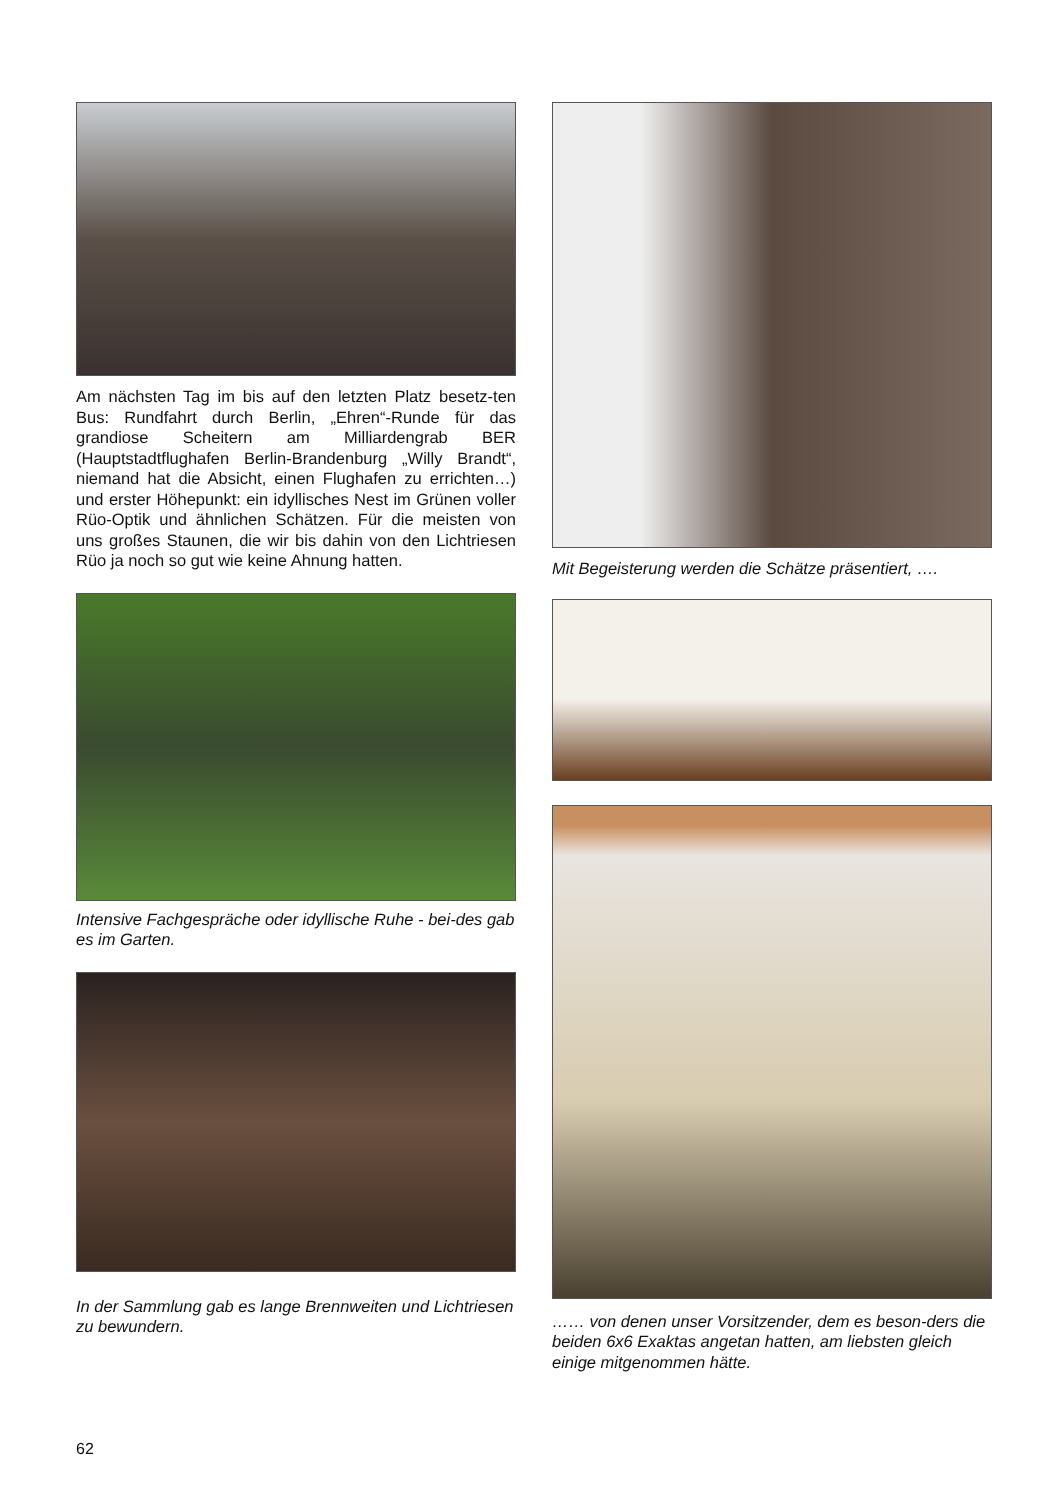Am nächsten Tag im bis auf den letzten Platz besetz-ten Bus: Rundfahrt durch Berlin, „Ehren“-Runde für das grandiose Scheitern am Milliardengrab BER (Hauptstadtflughafen Berlin-Brandenburg „Willy Brandt“, niemand hat die Absicht, einen Flughafen zu errichten…) und erster Höhepunkt: ein idyllisches Nest im Grünen voller Rüo-Optik und ähnlichen Schätzen. Für die meisten von uns großes Staunen, die wir bis dahin von den Lichtriesen Rüo ja noch so gut wie keine Ahnung hatten.
Intensive Fachgespräche oder idyllische Ruhe - bei-des gab es im Garten.
In der Sammlung gab es lange Brennweiten und Lichtriesen zu bewundern.
Mit Begeisterung werden die Schätze präsentiert, ….
…… von denen unser Vorsitzender, dem es beson-ders die beiden 6x6 Exaktas angetan hatten, am liebsten gleich einige mitgenommen hätte.
62